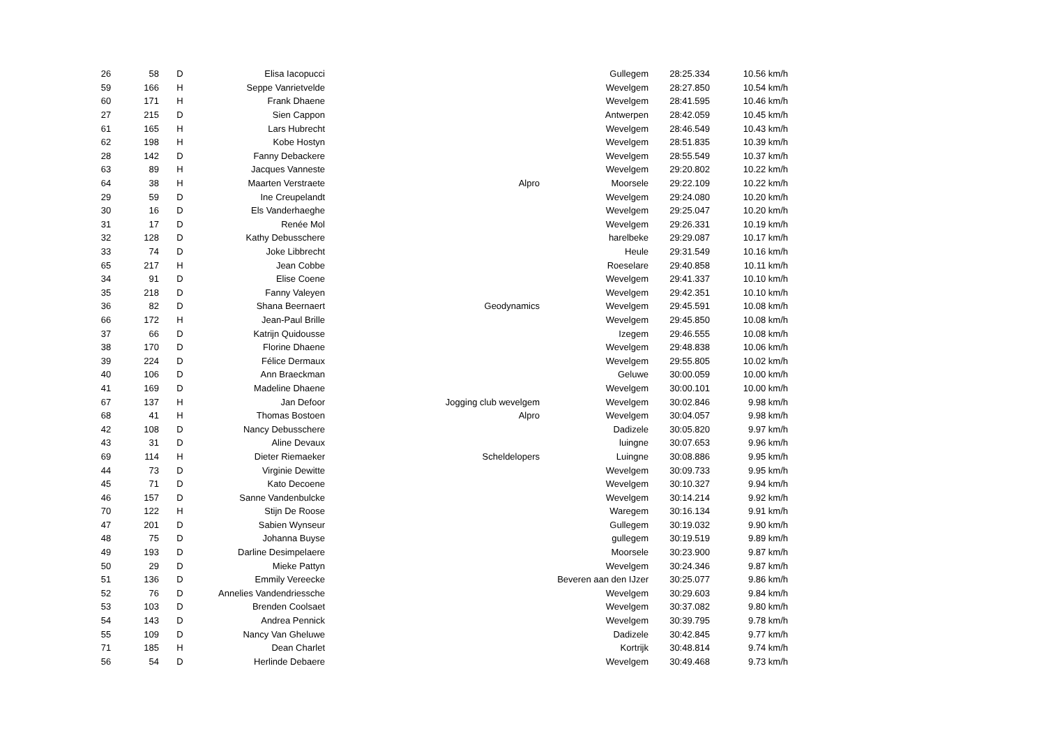| 26 | 58 | D | Elisa Iacopucci | | Gullegem | 28:25.334 | 10.56 km/h |
| 59 | 166 | H | Seppe Vanrietvelde | | Wevelgem | 28:27.850 | 10.54 km/h |
| 60 | 171 | H | Frank Dhaene | | Wevelgem | 28:41.595 | 10.46 km/h |
| 27 | 215 | D | Sien Cappon | | Antwerpen | 28:42.059 | 10.45 km/h |
| 61 | 165 | H | Lars Hubrecht | | Wevelgem | 28:46.549 | 10.43 km/h |
| 62 | 198 | H | Kobe Hostyn | | Wevelgem | 28:51.835 | 10.39 km/h |
| 28 | 142 | D | Fanny Debackere | | Wevelgem | 28:55.549 | 10.37 km/h |
| 63 | 89 | H | Jacques Vanneste | | Wevelgem | 29:20.802 | 10.22 km/h |
| 64 | 38 | H | Maarten Verstraete | Alpro | Moorsele | 29:22.109 | 10.22 km/h |
| 29 | 59 | D | Ine Creupelandt | | Wevelgem | 29:24.080 | 10.20 km/h |
| 30 | 16 | D | Els Vanderhaeghe | | Wevelgem | 29:25.047 | 10.20 km/h |
| 31 | 17 | D | Renée Mol | | Wevelgem | 29:26.331 | 10.19 km/h |
| 32 | 128 | D | Kathy Debusschere | | harelbeke | 29:29.087 | 10.17 km/h |
| 33 | 74 | D | Joke Libbrecht | | Heule | 29:31.549 | 10.16 km/h |
| 65 | 217 | H | Jean Cobbe | | Roeselare | 29:40.858 | 10.11 km/h |
| 34 | 91 | D | Elise Coene | | Wevelgem | 29:41.337 | 10.10 km/h |
| 35 | 218 | D | Fanny Valeyen | | Wevelgem | 29:42.351 | 10.10 km/h |
| 36 | 82 | D | Shana Beernaert | Geodynamics | Wevelgem | 29:45.591 | 10.08 km/h |
| 66 | 172 | H | Jean-Paul Brille | | Wevelgem | 29:45.850 | 10.08 km/h |
| 37 | 66 | D | Katrijn Quidousse | | Izegem | 29:46.555 | 10.08 km/h |
| 38 | 170 | D | Florine Dhaene | | Wevelgem | 29:48.838 | 10.06 km/h |
| 39 | 224 | D | Félice Dermaux | | Wevelgem | 29:55.805 | 10.02 km/h |
| 40 | 106 | D | Ann Braeckman | | Geluwe | 30:00.059 | 10.00 km/h |
| 41 | 169 | D | Madeline Dhaene | | Wevelgem | 30:00.101 | 10.00 km/h |
| 67 | 137 | H | Jan Defoor | Jogging club wevelgem | Wevelgem | 30:02.846 | 9.98 km/h |
| 68 | 41 | H | Thomas Bostoen | Alpro | Wevelgem | 30:04.057 | 9.98 km/h |
| 42 | 108 | D | Nancy Debusschere | | Dadizele | 30:05.820 | 9.97 km/h |
| 43 | 31 | D | Aline Devaux | | luingne | 30:07.653 | 9.96 km/h |
| 69 | 114 | H | Dieter Riemaeker | Scheldelopers | Luingne | 30:08.886 | 9.95 km/h |
| 44 | 73 | D | Virginie Dewitte | | Wevelgem | 30:09.733 | 9.95 km/h |
| 45 | 71 | D | Kato Decoene | | Wevelgem | 30:10.327 | 9.94 km/h |
| 46 | 157 | D | Sanne Vandenbulcke | | Wevelgem | 30:14.214 | 9.92 km/h |
| 70 | 122 | H | Stijn De Roose | | Waregem | 30:16.134 | 9.91 km/h |
| 47 | 201 | D | Sabien Wynseur | | Gullegem | 30:19.032 | 9.90 km/h |
| 48 | 75 | D | Johanna Buyse | | gullegem | 30:19.519 | 9.89 km/h |
| 49 | 193 | D | Darline Desimpelaere | | Moorsele | 30:23.900 | 9.87 km/h |
| 50 | 29 | D | Mieke Pattyn | | Wevelgem | 30:24.346 | 9.87 km/h |
| 51 | 136 | D | Emmily Vereecke | | Beveren aan den IJzer | 30:25.077 | 9.86 km/h |
| 52 | 76 | D | Annelies Vandendriessche | | Wevelgem | 30:29.603 | 9.84 km/h |
| 53 | 103 | D | Brenden Coolsaet | | Wevelgem | 30:37.082 | 9.80 km/h |
| 54 | 143 | D | Andrea Pennick | | Wevelgem | 30:39.795 | 9.78 km/h |
| 55 | 109 | D | Nancy Van Gheluwe | | Dadizele | 30:42.845 | 9.77 km/h |
| 71 | 185 | H | Dean Charlet | | Kortrijk | 30:48.814 | 9.74 km/h |
| 56 | 54 | D | Herlinde Debaere | | Wevelgem | 30:49.468 | 9.73 km/h |